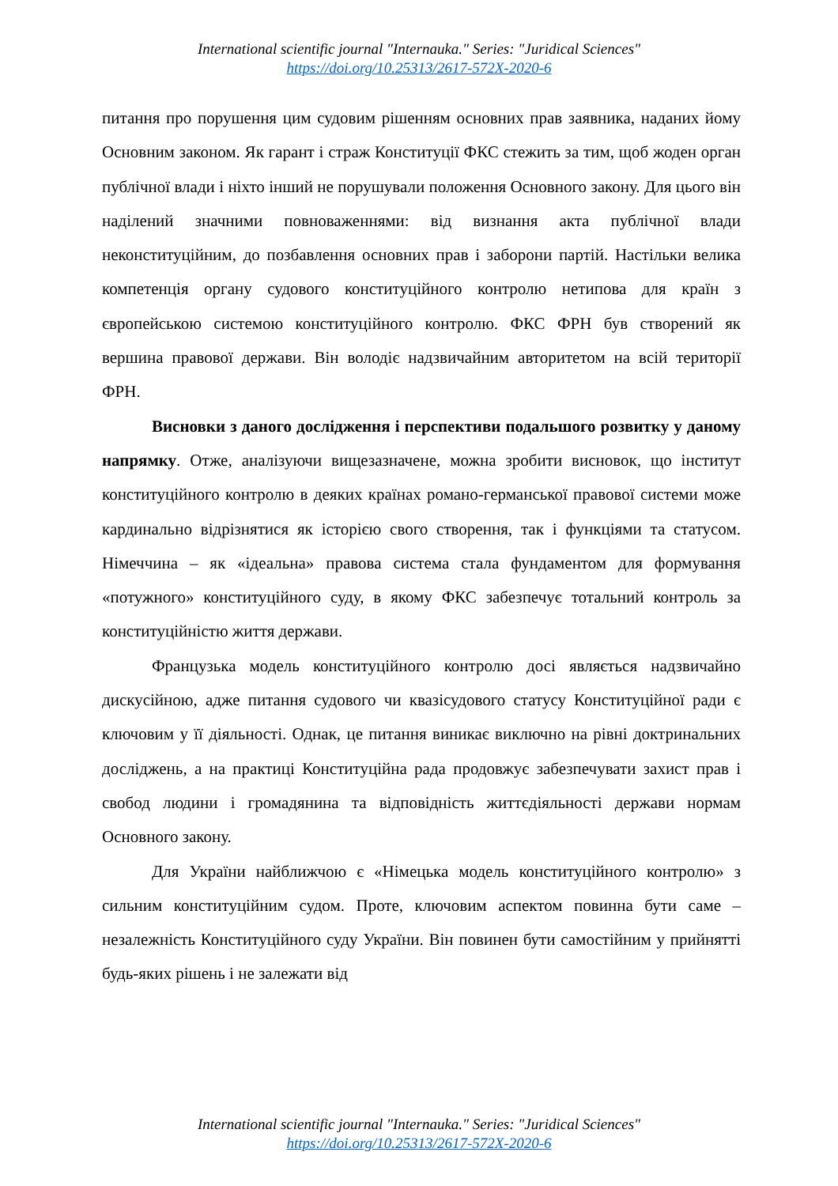International scientific journal "Internauka." Series: "Juridical Sciences"
https://doi.org/10.25313/2617-572X-2020-6
питання про порушення цим судовим рішенням основних прав заявника, наданих йому Основним законом. Як гарант і страж Конституції ФКС стежить за тим, щоб жоден орган публічної влади і ніхто інший не порушували положення Основного закону. Для цього він наділений значними повноваженнями: від визнання акта публічної влади неконституційним, до позбавлення основних прав і заборони партій. Настільки велика компетенція органу судового конституційного контролю нетипова для країн з європейською системою конституційного контролю. ФКС ФРН був створений як вершина правової держави. Він володіє надзвичайним авторитетом на всій території ФРН.
Висновки з даного дослідження і перспективи подальшого розвитку у даному напрямку. Отже, аналізуючи вищезазначене, можна зробити висновок, що інститут конституційного контролю в деяких країнах романо-германської правової системи може кардинально відрізнятися як історією свого створення, так і функціями та статусом. Німеччина – як «ідеальна» правова система стала фундаментом для формування «потужного» конституційного суду, в якому ФКС забезпечує тотальний контроль за конституційністю життя держави.
Французька модель конституційного контролю досі являється надзвичайно дискусійною, адже питання судового чи квазісудового статусу Конституційної ради є ключовим у її діяльності. Однак, це питання виникає виключно на рівні доктринальних досліджень, а на практиці Конституційна рада продовжує забезпечувати захист прав і свобод людини і громадянина та відповідність життєдіяльності держави нормам Основного закону.
Для України найближчою є «Німецька модель конституційного контролю» з сильним конституційним судом. Проте, ключовим аспектом повинна бути саме – незалежність Конституційного суду України. Він повинен бути самостійним у прийнятті будь-яких рішень і не залежати від
International scientific journal "Internauka." Series: "Juridical Sciences"
https://doi.org/10.25313/2617-572X-2020-6